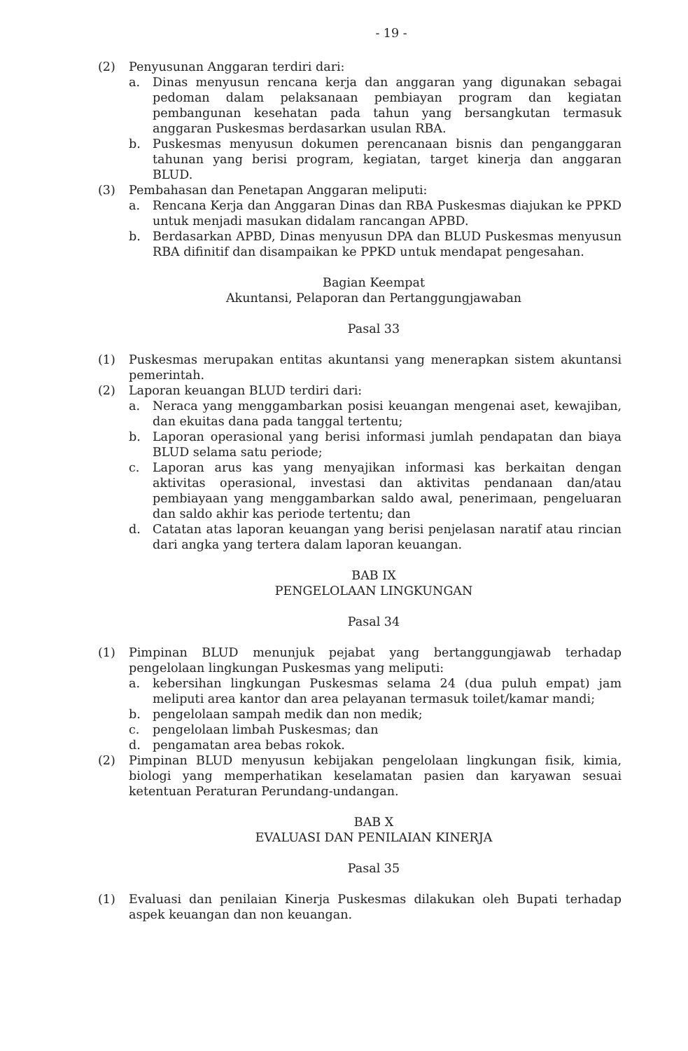- 19 -
(2) Penyusunan Anggaran terdiri dari:
a. Dinas menyusun rencana kerja dan anggaran yang digunakan sebagai pedoman dalam pelaksanaan pembiayan program dan kegiatan pembangunan kesehatan pada tahun yang bersangkutan termasuk anggaran Puskesmas berdasarkan usulan RBA.
b. Puskesmas menyusun dokumen perencanaan bisnis dan penganggaran tahunan yang berisi program, kegiatan, target kinerja dan anggaran BLUD.
(3) Pembahasan dan Penetapan Anggaran meliputi:
a. Rencana Kerja dan Anggaran Dinas dan RBA Puskesmas diajukan ke PPKD untuk menjadi masukan didalam rancangan APBD.
b. Berdasarkan APBD, Dinas menyusun DPA dan BLUD Puskesmas menyusun RBA difinitif dan disampaikan ke PPKD untuk mendapat pengesahan.
Bagian Keempat
Akuntansi, Pelaporan dan Pertanggungjawaban
Pasal 33
(1) Puskesmas merupakan entitas akuntansi yang menerapkan sistem akuntansi pemerintah.
(2) Laporan keuangan BLUD terdiri dari:
a. Neraca yang menggambarkan posisi keuangan mengenai aset, kewajiban, dan ekuitas dana pada tanggal tertentu;
b. Laporan operasional yang berisi informasi jumlah pendapatan dan biaya BLUD selama satu periode;
c. Laporan arus kas yang menyajikan informasi kas berkaitan dengan aktivitas operasional, investasi dan aktivitas pendanaan dan/atau pembiayaan yang menggambarkan saldo awal, penerimaan, pengeluaran dan saldo akhir kas periode tertentu; dan
d. Catatan atas laporan keuangan yang berisi penjelasan naratif atau rincian dari angka yang tertera dalam laporan keuangan.
BAB IX
PENGELOLAAN LINGKUNGAN
Pasal 34
(1) Pimpinan BLUD menunjuk pejabat yang bertanggungjawab terhadap pengelolaan lingkungan Puskesmas yang meliputi:
a. kebersihan lingkungan Puskesmas selama 24 (dua puluh empat) jam meliputi area kantor dan area pelayanan termasuk toilet/kamar mandi;
b. pengelolaan sampah medik dan non medik;
c. pengelolaan limbah Puskesmas; dan
d. pengamatan area bebas rokok.
(2) Pimpinan BLUD menyusun kebijakan pengelolaan lingkungan fisik, kimia, biologi yang memperhatikan keselamatan pasien dan karyawan sesuai ketentuan Peraturan Perundang-undangan.
BAB X
EVALUASI DAN PENILAIAN KINERJA
Pasal 35
(1) Evaluasi dan penilaian Kinerja Puskesmas dilakukan oleh Bupati terhadap aspek keuangan dan non keuangan.